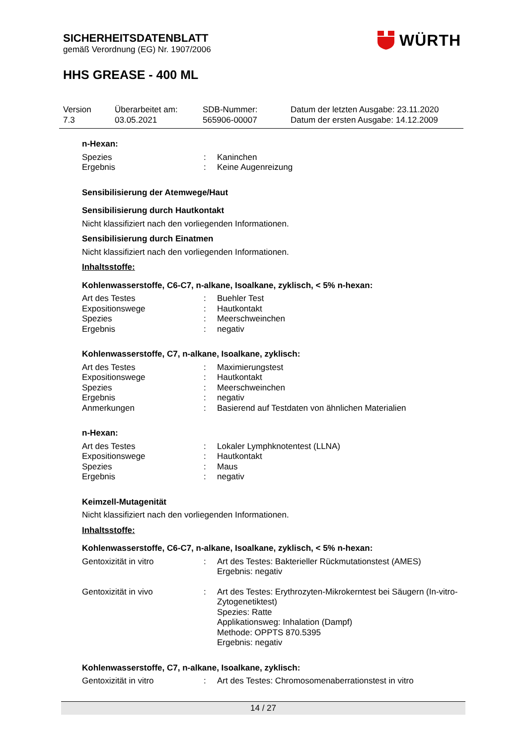SICHERHEITSDATENBLATT
gemäß Verordnung (EG) Nr. 1907/2006
HHS GREASE - 400 ML
WÜRTH
Version
7.3
Überarbeitet am:
03.05.2021
SDB-Nummer:
565906-00007
Datum der letzten Ausgabe: 23.11.2020
Datum der ersten Ausgabe: 14.12.2009
n-Hexan:
Spezies: Kaninchen
Ergebnis: Keine Augenreizung
Sensibilisierung der Atemwege/Haut
Sensibilisierung durch Hautkontakt
Nicht klassifiziert nach den vorliegenden Informationen.
Sensibilisierung durch Einatmen
Nicht klassifiziert nach den vorliegenden Informationen.
Inhaltsstoffe:
Kohlenwasserstoffe, C6-C7, n-alkane, Isoalkane, zyklisch, < 5% n-hexan:
Art des Testes: Buehler Test
Expositionswege: Hautkontakt
Spezies: Meerschweinchen
Ergebnis: negativ
Kohlenwasserstoffe, C7, n-alkane, Isoalkane, zyklisch:
Art des Testes: Maximierungstest
Expositionswege: Hautkontakt
Spezies: Meerschweinchen
Ergebnis: negativ
Anmerkungen: Basierend auf Testdaten von ähnlichen Materialien
n-Hexan:
Art des Testes: Lokaler Lymphknotentest (LLNA)
Expositionswege: Hautkontakt
Spezies: Maus
Ergebnis: negativ
Keimzell-Mutagenität
Nicht klassifiziert nach den vorliegenden Informationen.
Inhaltsstoffe:
Kohlenwasserstoffe, C6-C7, n-alkane, Isoalkane, zyklisch, < 5% n-hexan:
Gentoxizität in vitro: Art des Testes: Bakterieller Rückmutationstest (AMES)
Ergebnis: negativ
Gentoxizität in vivo: Art des Testes: Erythrozyten-Mikrokerntest bei Säugern (In-vitro-Zytogenetiktest)
Spezies: Ratte
Applikationsweg: Inhalation (Dampf)
Methode: OPPTS 870.5395
Ergebnis: negativ
Kohlenwasserstoffe, C7, n-alkane, Isoalkane, zyklisch:
Gentoxizität in vitro: Art des Testes: Chromosomenaberrationstest in vitro
14 / 27